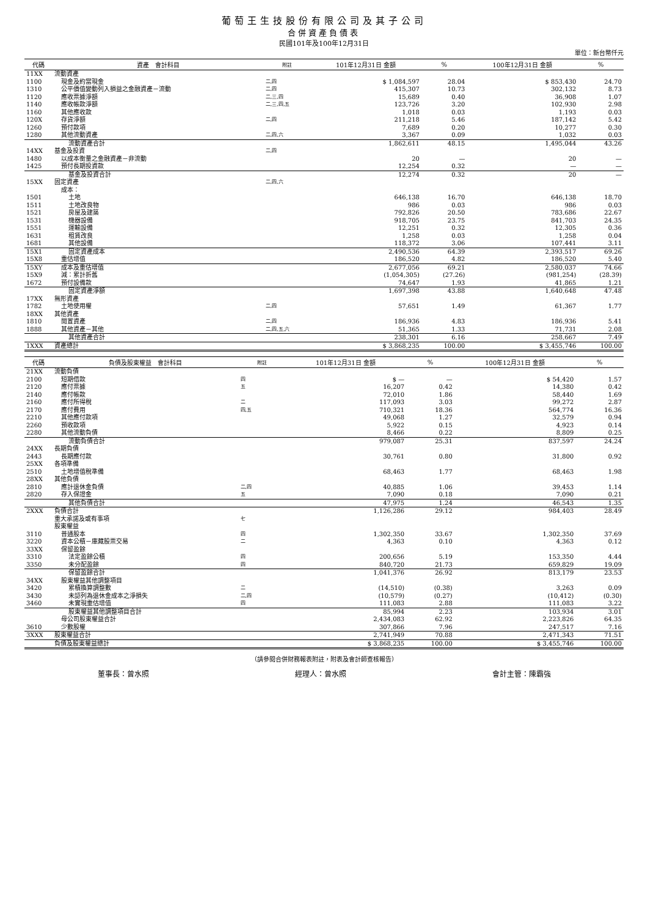葡萄王生技股份有限公司及其子公司
合併資產負債表
民國101年及100年12月31日
單位：新台幣仟元
| 代碼 | 資產 會計科目 | 附註 | 101年12月31日 金額 | % | 100年12月31日 金額 | % |
| --- | --- | --- | --- | --- | --- | --- |
| 11XX | 流動資產 | | | | | |
| 1100 | 現金及約當現金 | 二,四 | $ 1,084,597 | 28.04 | $ 853,430 | 24.70 |
| 1310 | 公平價值變動列入損益之金融資產－流動 | 二,四 | 415,307 | 10.73 | 302,132 | 8.73 |
| 1120 | 應收票據淨額 | 二,三,四 | 15,689 | 0.40 | 36,908 | 1.07 |
| 1140 | 應收帳款淨額 | 二,三,四,五 | 123,726 | 3.20 | 102,930 | 2.98 |
| 1160 | 其他應收款 | | 1,018 | 0.03 | 1,193 | 0.03 |
| 120X | 存貨淨額 | 二,四 | 211,218 | 5.46 | 187,142 | 5.42 |
| 1260 | 預付款項 | | 7,689 | 0.20 | 10,277 | 0.30 |
| 1280 | 其他流動資產 | 二,四,六 | 3,367 | 0.09 | 1,032 | 0.03 |
| | 流動資產合計 | | 1,862,611 | 48.15 | 1,495,044 | 43.26 |
| 14XX | 基金及投資 | 二,四 | | | | |
| 1480 | 以成本衡量之金融資產－非流動 | | 20 | — | 20 | — |
| 1425 | 預付長期投資款 | | 12,254 | 0.32 | — | — |
| | 基金及投資合計 | | 12,274 | 0.32 | 20 | — |
| 15XX | 固定資產 | 二,四,六 | | | | |
| | 成本： | | | | | |
| 1501 | 土地 | | 646,138 | 16.70 | 646,138 | 18.70 |
| 1511 | 土地改良物 | | 986 | 0.03 | 986 | 0.03 |
| 1521 | 房屋及建築 | | 792,826 | 20.50 | 783,686 | 22.67 |
| 1531 | 機器設備 | | 918,705 | 23.75 | 841,703 | 24.35 |
| 1551 | 運輸設備 | | 12,251 | 0.32 | 12,305 | 0.36 |
| 1631 | 租賃改良 | | 1,258 | 0.03 | 1,258 | 0.04 |
| 1681 | 其他設備 | | 118,372 | 3.06 | 107,441 | 3.11 |
| 15X1 | 固定資產成本 | | 2,490,536 | 64.39 | 2,393,517 | 69.26 |
| 15X8 | 重估增值 | | 186,520 | 4.82 | 186,520 | 5.40 |
| 15XY | 成本及重估增值 | | 2,677,056 | 69.21 | 2,580,037 | 74.66 |
| 15X9 | 減：累計折舊 | | (1,054,305) | (27.26) | (981,254) | (28.39) |
| 1672 | 預付設備款 | | 74,647 | 1.93 | 41,865 | 1.21 |
| | 固定資產淨額 | | 1,697,398 | 43.88 | 1,640,648 | 47.48 |
| 17XX | 無形資產 | | | | | |
| 1782 | 土地使用權 | 二,四 | 57,651 | 1.49 | 61,367 | 1.77 |
| 18XX | 其他資產 | | | | | |
| 1810 | 閒置資產 | 二,四 | 186,936 | 4.83 | 186,936 | 5.41 |
| 1888 | 其他資產－其他 | 二,四,五,六 | 51,365 | 1.33 | 71,731 | 2.08 |
| | 其他資產合計 | | 238,301 | 6.16 | 258,667 | 7.49 |
| 1XXX | 資產總計 | | $ 3,868,235 | 100.00 | $ 3,455,746 | 100.00 |
| 代碼 | 負債及股東權益 會計科目 | 附註 | 101年12月31日 金額 | % | 100年12月31日 金額 | % |
| --- | --- | --- | --- | --- | --- | --- |
| 21XX | 流動負債 | | | | | |
| 2100 | 短期借款 | 四 | $ — | — | $ 54,420 | 1.57 |
| 2120 | 應付票據 | 五 | 16,207 | 0.42 | 14,380 | 0.42 |
| 2140 | 應付帳款 | | 72,010 | 1.86 | 58,440 | 1.69 |
| 2160 | 應付所得稅 | 二 | 117,093 | 3.03 | 99,272 | 2.87 |
| 2170 | 應付費用 | 四,五 | 710,321 | 18.36 | 564,774 | 16.36 |
| 2210 | 其他應付款項 | | 49,068 | 1.27 | 32,579 | 0.94 |
| 2260 | 預收款項 | | 5,922 | 0.15 | 4,923 | 0.14 |
| 2280 | 其他流動負債 | | 8,466 | 0.22 | 8,809 | 0.25 |
| | 流動負債合計 | | 979,087 | 25.31 | 837,597 | 24.24 |
| 24XX | 長期負債 | | | | | |
| 2443 | 長期應付款 | | 30,761 | 0.80 | 31,800 | 0.92 |
| 25XX | 各項準備 | | | | | |
| 2510 | 土地增值稅準備 | | 68,463 | 1.77 | 68,463 | 1.98 |
| 28XX | 其他負債 | | | | | |
| 2810 | 應計退休金負債 | 二,四 | 40,885 | 1.06 | 39,453 | 1.14 |
| 2820 | 存入保證金 | 五 | 7,090 | 0.18 | 7,090 | 0.21 |
| | 其他負債合計 | | 47,975 | 1.24 | 46,543 | 1.35 |
| 2XXX | 負債合計 | | 1,126,286 | 29.12 | 984,403 | 28.49 |
| | 重大承諾及或有事項 | 七 | | | | |
| | 股東權益 | | | | | |
| 3110 | 普通股本 | 四 | 1,302,350 | 33.67 | 1,302,350 | 37.69 |
| 3220 | 資本公積－庫藏股票交易 | 二 | 4,363 | 0.10 | 4,363 | 0.12 |
| 33XX | 保留盈餘 | | | | | |
| 3310 | 法定盈餘公積 | 四 | 200,656 | 5.19 | 153,350 | 4.44 |
| 3350 | 未分配盈餘 | 四 | 840,720 | 21.73 | 659,829 | 19.09 |
| | 保留盈餘合計 | | 1,041,376 | 26.92 | 813,179 | 23.53 |
| 34XX | 股東權益其他調整項目 | | | | | |
| 3420 | 累積換算調整數 | 二 | (14,510) | (0.38) | 3,263 | 0.09 |
| 3430 | 未認列為退休金成本之淨損失 | 二,四 | (10,579) | (0.27) | (10,412) | (0.30) |
| 3460 | 未實現重估增值 | 四 | 111,083 | 2.88 | 111,083 | 3.22 |
| | 股東權益其他調整項目合計 | | 85,994 | 2.23 | 103,934 | 3.01 |
| | 母公司股東權益合計 | | 2,434,083 | 62.92 | 2,223,826 | 64.35 |
| 3610 | 少數股權 | | 307,866 | 7.96 | 247,517 | 7.16 |
| 3XXX | 股東權益合計 | | 2,741,949 | 70.88 | 2,471,343 | 71.51 |
| | 負債及股東權益總計 | | $ 3,868,235 | 100.00 | $ 3,455,746 | 100.00 |
（請參閱合併財務報表附註，附表及會計師查核報告）
董事長：曾水照 經理人：曾水照 會計主管：陳霸強